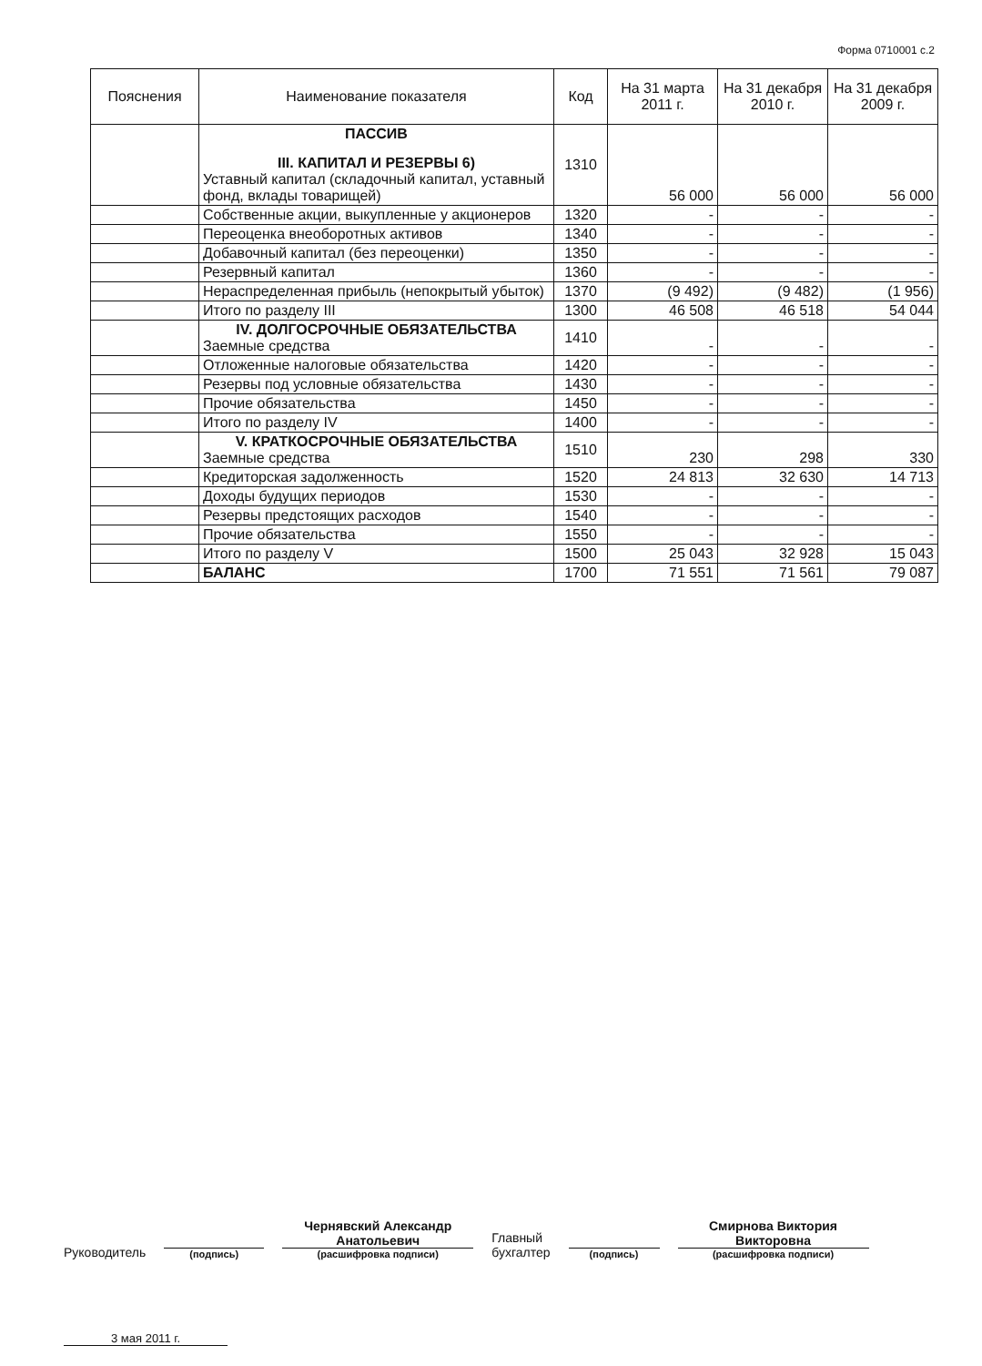Форма 0710001 с.2
| Пояснения | Наименование показателя | Код | На 31 марта 2011 г. | На 31 декабря 2010 г. | На 31 декабря 2009 г. |
| --- | --- | --- | --- | --- | --- |
| | ПАССИВ III. КАПИТАЛ И РЕЗЕРВЫ 6) Уставный капитал (складочный капитал, уставный фонд, вклады товарищей) | 1310 | 56 000 | 56 000 | 56 000 |
| | Собственные акции, выкупленные у акционеров | 1320 | - | - | - |
| | Переоценка внеоборотных активов | 1340 | - | - | - |
| | Добавочный капитал (без переоценки) | 1350 | - | - | - |
| | Резервный капитал | 1360 | - | - | - |
| | Нераспределенная прибыль (непокрытый убыток) | 1370 | (9 492) | (9 482) | (1 956) |
| | Итого по разделу III | 1300 | 46 508 | 46 518 | 54 044 |
| | IV. ДОЛГОСРОЧНЫЕ ОБЯЗАТЕЛЬСТВА Заемные средства | 1410 | - | - | - |
| | Отложенные налоговые обязательства | 1420 | - | - | - |
| | Резервы под условные обязательства | 1430 | - | - | - |
| | Прочие обязательства | 1450 | - | - | - |
| | Итого по разделу IV | 1400 | - | - | - |
| | V. КРАТКОСРОЧНЫЕ ОБЯЗАТЕЛЬСТВА Заемные средства | 1510 | 230 | 298 | 330 |
| | Кредиторская задолженность | 1520 | 24 813 | 32 630 | 14 713 |
| | Доходы будущих периодов | 1530 | - | - | - |
| | Резервы предстоящих расходов | 1540 | - | - | - |
| | Прочие обязательства | 1550 | - | - | - |
| | Итого по разделу V | 1500 | 25 043 | 32 928 | 15 043 |
| | БАЛАНС | 1700 | 71 551 | 71 561 | 79 087 |
Руководитель
(подпись)
Чернявский Александр Анатольевич
(расшифровка подписи)
Главный
бухгалтер
(подпись)
Смирнова Виктория Викторовна
(расшифровка подписи)
3 мая 2011 г.